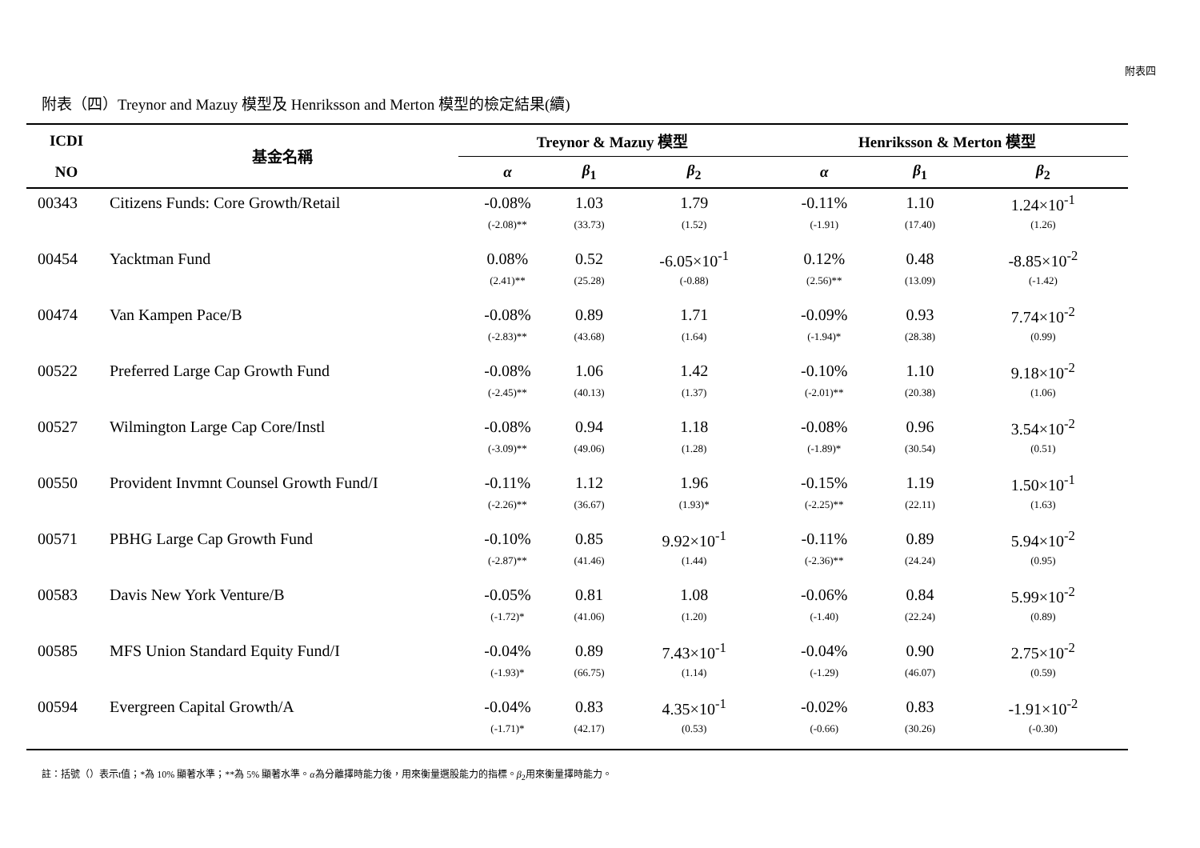附表四
附表（四）Treynor and Mazuy 模型及 Henriksson and Merton 模型的檢定結果(續)
| ICDI | 基金名稱 | Treynor & Mazuy 模型 | | | Henriksson & Merton 模型 | | |
| --- | --- | --- | --- | --- | --- | --- | --- |
| NO | | α | β<sub>1</sub> | β<sub>2</sub> | α | β<sub>1</sub> | β<sub>2</sub> |
| 00343 | Citizens Funds: Core Growth/Retail | -0.08% | 1.03 | 1.79 | -0.11% | 1.10 | 1.24×10<sup>-1</sup> |
| | | (-2.08)** | (33.73) | (1.52) | (-1.91) | (17.40) | (1.26) |
| 00454 | Yacktman Fund | 0.08% | 0.52 | -6.05×10<sup>-1</sup> | 0.12% | 0.48 | -8.85×10<sup>-2</sup> |
| | | (2.41)** | (25.28) | (-0.88) | (2.56)** | (13.09) | (-1.42) |
| 00474 | Van Kampen Pace/B | -0.08% | 0.89 | 1.71 | -0.09% | 0.93 | 7.74×10<sup>-2</sup> |
| | | (-2.83)** | (43.68) | (1.64) | (-1.94)* | (28.38) | (0.99) |
| 00522 | Preferred Large Cap Growth Fund | -0.08% | 1.06 | 1.42 | -0.10% | 1.10 | 9.18×10<sup>-2</sup> |
| | | (-2.45)** | (40.13) | (1.37) | (-2.01)** | (20.38) | (1.06) |
| 00527 | Wilmington Large Cap Core/Instl | -0.08% | 0.94 | 1.18 | -0.08% | 0.96 | 3.54×10<sup>-2</sup> |
| | | (-3.09)** | (49.06) | (1.28) | (-1.89)* | (30.54) | (0.51) |
| 00550 | Provident Invmnt Counsel Growth Fund/I | -0.11% | 1.12 | 1.96 | -0.15% | 1.19 | 1.50×10<sup>-1</sup> |
| | | (-2.26)** | (36.67) | (1.93)* | (-2.25)** | (22.11) | (1.63) |
| 00571 | PBHG Large Cap Growth Fund | -0.10% | 0.85 | 9.92×10<sup>-1</sup> | -0.11% | 0.89 | 5.94×10<sup>-2</sup> |
| | | (-2.87)** | (41.46) | (1.44) | (-2.36)** | (24.24) | (0.95) |
| 00583 | Davis New York Venture/B | -0.05% | 0.81 | 1.08 | -0.06% | 0.84 | 5.99×10<sup>-2</sup> |
| | | (-1.72)* | (41.06) | (1.20) | (-1.40) | (22.24) | (0.89) |
| 00585 | MFS Union Standard Equity Fund/I | -0.04% | 0.89 | 7.43×10<sup>-1</sup> | -0.04% | 0.90 | 2.75×10<sup>-2</sup> |
| | | (-1.93)* | (66.75) | (1.14) | (-1.29) | (46.07) | (0.59) |
| 00594 | Evergreen Capital Growth/A | -0.04% | 0.83 | 4.35×10<sup>-1</sup> | -0.02% | 0.83 | -1.91×10<sup>-2</sup> |
| | | (-1.71)* | (42.17) | (0.53) | (-0.66) | (30.26) | (-0.30) |
註：括號（）表示t值；*為 10% 顯著水準；**為 5% 顯著水準。α為分離擇時能力後，用來衡量選股能力的指標。β<sub>2</sub>用來衡量擇時能力。